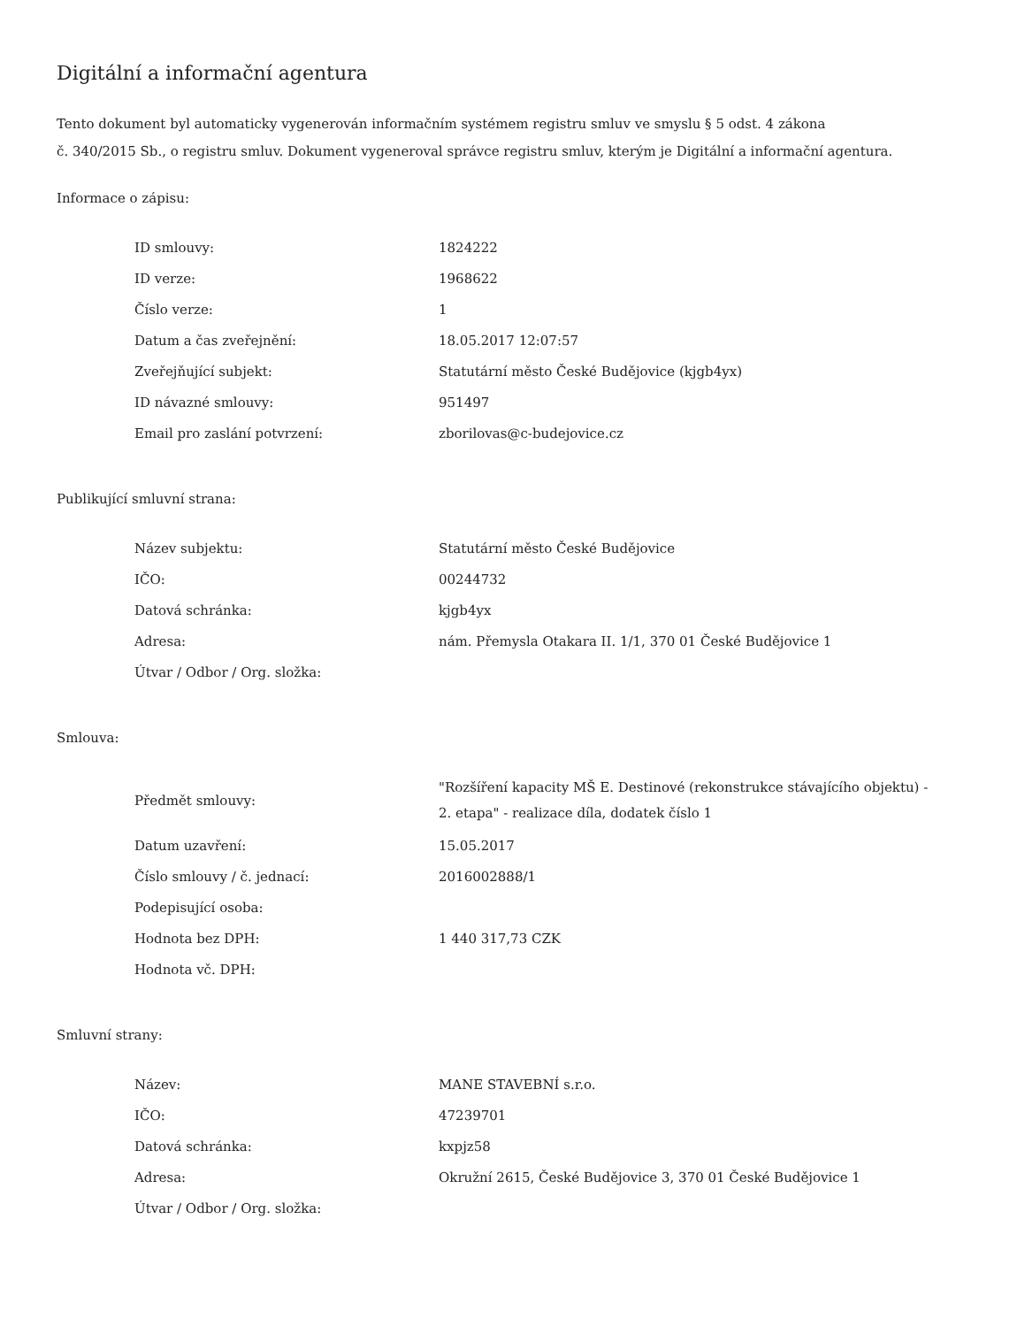Digitální a informační agentura
Tento dokument byl automaticky vygenerován informačním systémem registru smluv ve smyslu § 5 odst. 4 zákona
č. 340/2015 Sb., o registru smluv. Dokument vygeneroval správce registru smluv, kterým je Digitální a informační agentura.
Informace o zápisu:
| ID smlouvy: | 1824222 |
| ID verze: | 1968622 |
| Číslo verze: | 1 |
| Datum a čas zveřejnění: | 18.05.2017 12:07:57 |
| Zveřejňující subjekt: | Statutární město České Budějovice (kjgb4yx) |
| ID návazné smlouvy: | 951497 |
| Email pro zaslání potvrzení: | zborilovas@c-budejovice.cz |
Publikující smluvní strana:
| Název subjektu: | Statutární město České Budějovice |
| IČO: | 00244732 |
| Datová schránka: | kjgb4yx |
| Adresa: | nám. Přemysla Otakara II. 1/1, 370 01 České Budějovice 1 |
| Útvar / Odbor / Org. složka: | |
Smlouva:
| Předmět smlouvy: | "Rozšíření kapacity MŠ E. Destinové (rekonstrukce stávajícího objektu) - 2. etapa" - realizace díla, dodatek číslo 1 |
| Datum uzavření: | 15.05.2017 |
| Číslo smlouvy / č. jednací: | 2016002888/1 |
| Podepisující osoba: | |
| Hodnota bez DPH: | 1 440 317,73 CZK |
| Hodnota vč. DPH: | |
Smluvní strany:
| Název: | MANE STAVEBNÍ s.r.o. |
| IČO: | 47239701 |
| Datová schránka: | kxpjz58 |
| Adresa: | Okružní 2615, České Budějovice 3, 370 01 České Budějovice 1 |
| Útvar / Odbor / Org. složka: | |